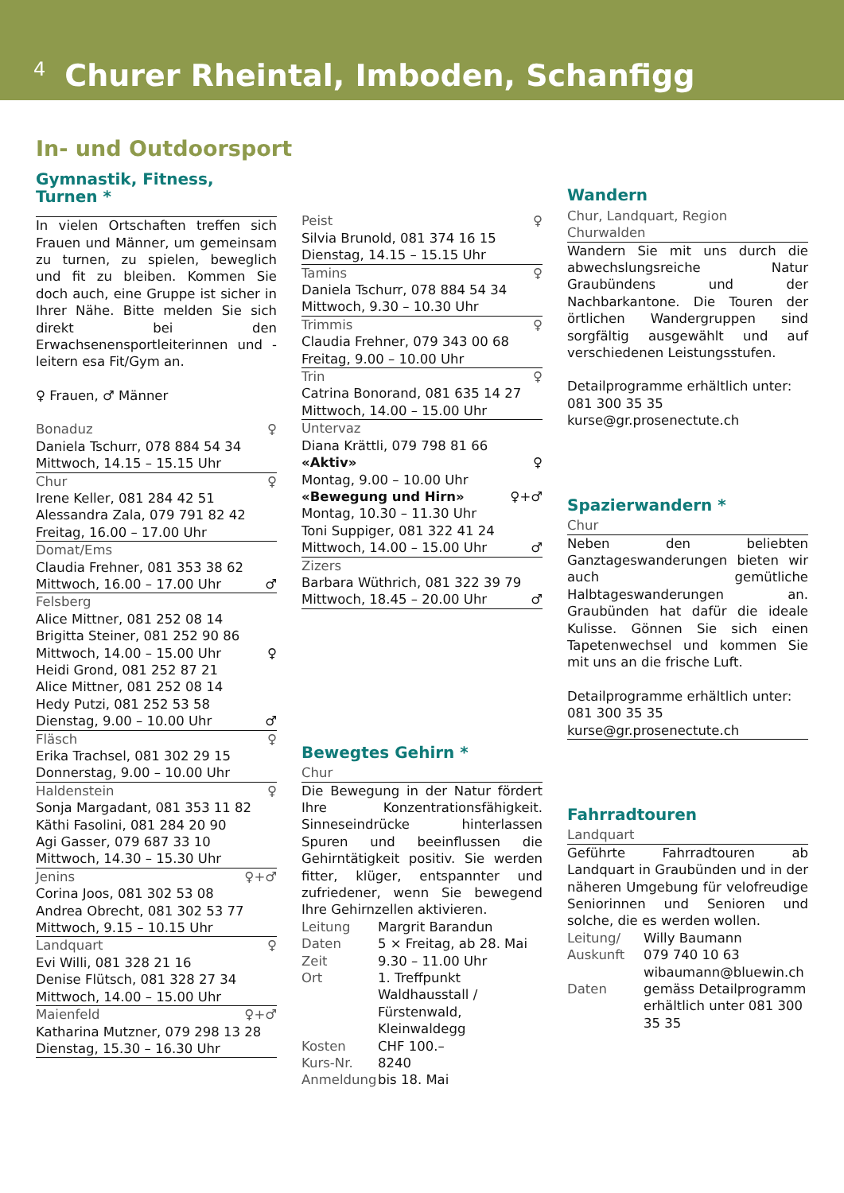4 Churer Rheintal, Imboden, Schanfigg
In- und Outdoorsport
Gymnastik, Fitness, Turnen *
In vielen Ortschaften treffen sich Frauen und Männer, um gemeinsam zu turnen, zu spielen, beweglich und fit zu bleiben. Kommen Sie doch auch, eine Gruppe ist sicher in Ihrer Nähe. Bitte melden Sie sich direkt bei den Erwachsenensportleiterinnen und -leitern esa Fit/Gym an.
♀ Frauen, ♂ Männer
Bonaduz ♀
Daniela Tschurr, 078 884 54 34
Mittwoch, 14.15 – 15.15 Uhr
Chur ♀
Irene Keller, 081 284 42 51
Alessandra Zala, 079 791 82 42
Freitag, 16.00 – 17.00 Uhr
Domat/Ems
Claudia Frehner, 081 353 38 62
Mittwoch, 16.00 – 17.00 Uhr ♂
Felsberg
Alice Mittner, 081 252 08 14
Brigitta Steiner, 081 252 90 86
Mittwoch, 14.00 – 15.00 Uhr ♀
Heidi Grond, 081 252 87 21
Alice Mittner, 081 252 08 14
Hedy Putzi, 081 252 53 58
Dienstag, 9.00 – 10.00 Uhr ♂
Fläsch ♀
Erika Trachsel, 081 302 29 15
Donnerstag, 9.00 – 10.00 Uhr
Haldenstein ♀
Sonja Margadant, 081 353 11 82
Käthi Fasolini, 081 284 20 90
Agi Gasser, 079 687 33 10
Mittwoch, 14.30 – 15.30 Uhr
Jenins ♀+♂
Corina Joos, 081 302 53 08
Andrea Obrecht, 081 302 53 77
Mittwoch, 9.15 – 10.15 Uhr
Landquart ♀
Evi Willi, 081 328 21 16
Denise Flütsch, 081 328 27 34
Mittwoch, 14.00 – 15.00 Uhr
Maienfeld ♀+♂
Katharina Mutzner, 079 298 13 28
Dienstag, 15.30 – 16.30 Uhr
Peist ♀
Silvia Brunold, 081 374 16 15
Dienstag, 14.15 – 15.15 Uhr
Tamins ♀
Daniela Tschurr, 078 884 54 34
Mittwoch, 9.30 – 10.30 Uhr
Trimmis ♀
Claudia Frehner, 079 343 00 68
Freitag, 9.00 – 10.00 Uhr
Trin ♀
Catrina Bonorand, 081 635 14 27
Mittwoch, 14.00 – 15.00 Uhr
Untervaz
Diana Krättli, 079 798 81 66
«Aktiv» ♀
Montag, 9.00 – 10.00 Uhr
«Bewegung und Hirn» ♀+♂
Montag, 10.30 – 11.30 Uhr
Toni Suppiger, 081 322 41 24
Mittwoch, 14.00 – 15.00 Uhr ♂
Zizers
Barbara Wüthrich, 081 322 39 79
Mittwoch, 18.45 – 20.00 Uhr ♂
Bewegtes Gehirn *
Chur
Die Bewegung in der Natur fördert Ihre Konzentrationsfähigkeit. Sinneseindrücke hinterlassen Spuren und beeinflussen die Gehirntätigkeit positiv. Sie werden fitter, klüger, entspannter und zufriedener, wenn Sie bewegend Ihre Gehirnzellen aktivieren.
| Leitung | Margrit Barandun |
| Daten | 5 × Freitag, ab 28. Mai |
| Zeit | 9.30 – 11.00 Uhr |
| Ort | 1. Treffpunkt Waldhausstall / Fürstenwald, Kleinwaldegg |
| Kosten | CHF 100.– |
| Kurs-Nr. | 8240 |
| Anmeldung | bis 18. Mai |
Wandern
Chur, Landquart, Region Churwalden
Wandern Sie mit uns durch die abwechslungsreiche Natur Graubündens und der Nachbarkantone. Die Touren der örtlichen Wandergruppen sind sorgfältig ausgewählt und auf verschiedenen Leistungsstufen.
Detailprogramme erhältlich unter:
081 300 35 35
kurse@gr.prosenectute.ch
Spazierwandern *
Chur
Neben den beliebten Ganztageswanderungen bieten wir auch gemütliche Halbtageswanderungen an. Graubünden hat dafür die ideale Kulisse. Gönnen Sie sich einen Tapetenwechsel und kommen Sie mit uns an die frische Luft.
Detailprogramme erhältlich unter:
081 300 35 35
kurse@gr.prosenectute.ch
Fahrradtouren
Landquart
Geführte Fahrradtouren ab Landquart in Graubünden und in der näheren Umgebung für velofreudige Seniorinnen und Senioren und solche, die es werden wollen.
| Leitung/ Auskunft | Willy Baumann 079 740 10 63 wibaumann@bluewin.ch |
| Daten | gemäss Detailprogramm erhältlich unter 081 300 35 35 |